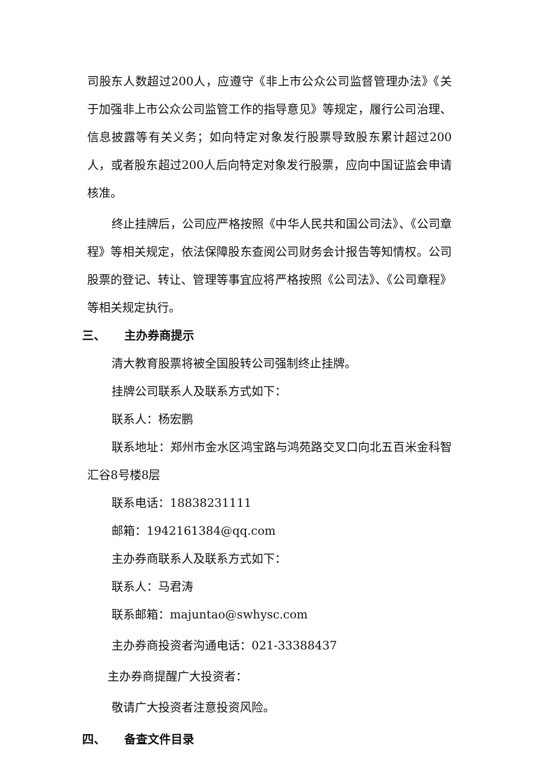司股东人数超过200人，应遵守《非上市公众公司监督管理办法》《关于加强非上市公众公司监管工作的指导意见》等规定，履行公司治理、信息披露等有关义务；如向特定对象发行股票导致股东累计超过200人，或者股东超过200人后向特定对象发行股票，应向中国证监会申请核准。
终止挂牌后，公司应严格按照《中华人民共和国公司法》、《公司章程》等相关规定，依法保障股东查阅公司财务会计报告等知情权。公司股票的登记、转让、管理等事宜应将严格按照《公司法》、《公司章程》等相关规定执行。
三、 主办券商提示
清大教育股票将被全国股转公司强制终止挂牌。
挂牌公司联系人及联系方式如下：
联系人：杨宏鹏
联系地址：郑州市金水区鸿宝路与鸿苑路交叉口向北五百米金科智汇谷8号楼8层
联系电话：18838231111
邮箱：1942161384@qq.com
主办券商联系人及联系方式如下：
联系人：马君涛
联系邮箱：majuntao@swhysc.com
主办券商投资者沟通电话：021-33388437
主办券商提醒广大投资者：
敬请广大投资者注意投资风险。
四、 备查文件目录